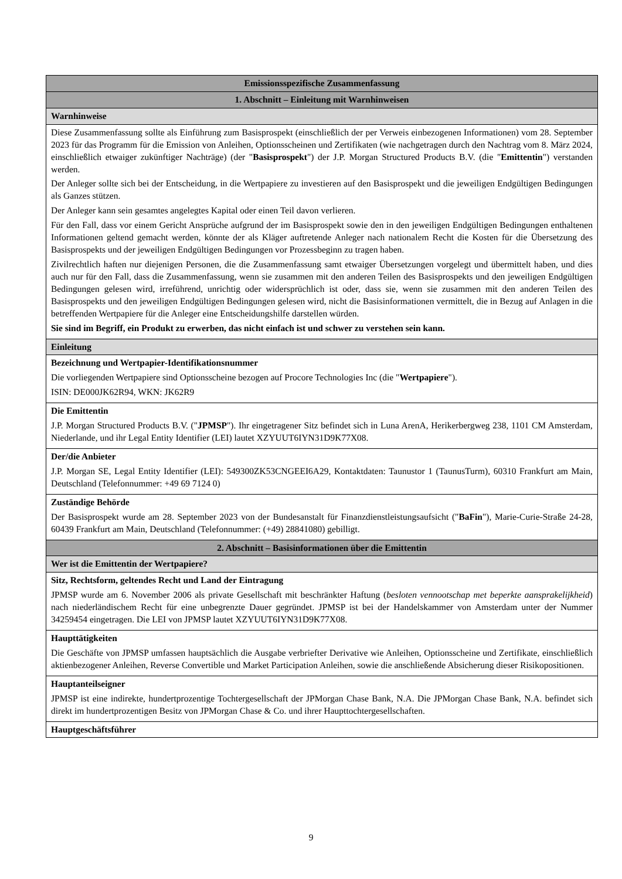| Emissionsspezifische Zusammenfassung |
| 1. Abschnitt – Einleitung mit Warnhinweisen |
| Warnhinweise |
| Diese Zusammenfassung sollte als Einführung zum Basisprospekt (einschließlich der per Verweis einbezogenen Informationen) vom 28. September 2023 für das Programm für die Emission von Anleihen, Optionsscheinen und Zertifikaten (wie nachgetragen durch den Nachtrag vom 8. März 2024, einschließlich etwaiger zukünftiger Nachträge) (der " Basisprospekt ") der J.P. Morgan Structured Products B.V. (die " Emittentin ") verstanden werden. Der Anleger sollte sich bei der Entscheidung, in die Wertpapiere zu investieren auf den Basisprospekt und die jeweiligen Endgültigen Bedingungen als Ganzes stützen. Der Anleger kann sein gesamtes angelegtes Kapital oder einen Teil davon verlieren. Für den Fall, dass vor einem Gericht Ansprüche aufgrund der im Basisprospekt sowie den in den jeweiligen Endgültigen Bedingungen enthaltenen Informationen geltend gemacht werden, könnte der als Kläger auftretende Anleger nach nationalem Recht die Kosten für die Übersetzung des Basisprospekts und der jeweiligen Endgültigen Bedingungen vor Prozessbeginn zu tragen haben. Zivilrechtlich haften nur diejenigen Personen, die die Zusammenfassung samt etwaiger Übersetzungen vorgelegt und übermittelt haben, und dies auch nur für den Fall, dass die Zusammenfassung, wenn sie zusammen mit den anderen Teilen des Basisprospekts und den jeweiligen Endgültigen Bedingungen gelesen wird, irreführend, unrichtig oder widersprüchlich ist oder, dass sie, wenn sie zusammen mit den anderen Teilen des Basisprospekts und den jeweiligen Endgültigen Bedingungen gelesen wird, nicht die Basisinformationen vermittelt, die in Bezug auf Anlagen in die betreffenden Wertpapiere für die Anleger eine Entscheidungshilfe darstellen würden. Sie sind im Begriff, ein Produkt zu erwerben, das nicht einfach ist und schwer zu verstehen sein kann. |
| Einleitung |
| Bezeichnung und Wertpapier-Identifikationsnummer Die vorliegenden Wertpapiere sind Optionsscheine bezogen auf Procore Technologies Inc (die " Wertpapiere "). ISIN: DE000JK62R94, WKN: JK62R9 |
| Die Emittentin J.P. Morgan Structured Products B.V. (" JPMSP "). Ihr eingetragener Sitz befindet sich in Luna ArenA, Herikerbergweg 238, 1101 CM Amsterdam, Niederlande, und ihr Legal Entity Identifier (LEI) lautet XZYUUT6IYN31D9K77X08. |
| Der/die Anbieter J.P. Morgan SE, Legal Entity Identifier (LEI): 549300ZK53CNGEEI6A29, Kontaktdaten: Taunustor 1 (TaunusTurm), 60310 Frankfurt am Main, Deutschland (Telefonnummer: +49 69 7124 0) |
| Zuständige Behörde Der Basisprospekt wurde am 28. September 2023 von der Bundesanstalt für Finanzdienstleistungsaufsicht (" BaFin "), Marie-Curie-Straße 24-28, 60439 Frankfurt am Main, Deutschland (Telefonnummer: (+49) 28841080) gebilligt. |
| 2. Abschnitt – Basisinformationen über die Emittentin |
| Wer ist die Emittentin der Wertpapiere? |
| Sitz, Rechtsform, geltendes Recht und Land der Eintragung JPMSP wurde am 6. November 2006 als private Gesellschaft mit beschränkter Haftung ( besloten vennootschap met beperkte aansprakelijkheid ) nach niederländischem Recht für eine unbegrenzte Dauer gegründet. JPMSP ist bei der Handelskammer von Amsterdam unter der Nummer 34259454 eingetragen. Die LEI von JPMSP lautet XZYUUT6IYN31D9K77X08. |
| Haupttätigkeiten Die Geschäfte von JPMSP umfassen hauptsächlich die Ausgabe verbriefter Derivative wie Anleihen, Optionsscheine und Zertifikate, einschließlich aktienbezogener Anleihen, Reverse Convertible und Market Participation Anleihen, sowie die anschließende Absicherung dieser Risikopositionen. |
| Hauptanteilseigner JPMSP ist eine indirekte, hundertprozentige Tochtergesellschaft der JPMorgan Chase Bank, N.A. Die JPMorgan Chase Bank, N.A. befindet sich direkt im hundertprozentigen Besitz von JPMorgan Chase & Co. und ihrer Haupttochtergesellschaften. |
| Hauptgeschäftsführer |
9